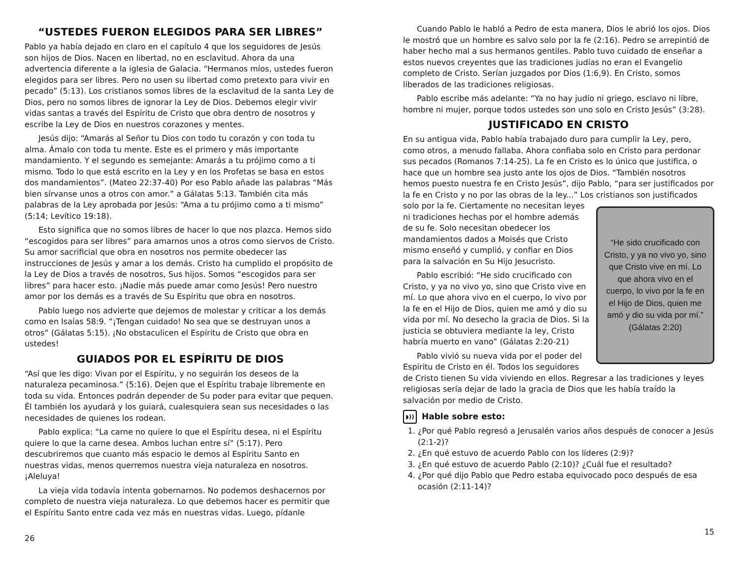“USTEDES FUERON ELEGIDOS PARA SER LIBRES”
Pablo ya había dejado en claro en el capítulo 4 que los seguidores de Jesús son hijos de Dios. Nacen en libertad, no en esclavitud. Ahora da una advertencia diferente a la iglesia de Galacia. “Hermanos míos, ustedes fueron elegidos para ser libres. Pero no usen su libertad como pretexto para vivir en pecado” (5:13). Los cristianos somos libres de la esclavitud de la santa Ley de Dios, pero no somos libres de ignorar la Ley de Dios. Debemos elegir vivir vidas santas a través del Espíritu de Cristo que obra dentro de nosotros y escribe la Ley de Dios en nuestros corazones y mentes.
Jesús dijo: “Amarás al Señor tu Dios con todo tu corazón y con toda tu alma. Ámalo con toda tu mente. Este es el primero y más importante mandamiento. Y el segundo es semejante: Amarás a tu prójimo como a ti mismo. Todo lo que está escrito en la Ley y en los Profetas se basa en estos dos mandamientos”. (Mateo 22:37-40) Por eso Pablo añade las palabras “Más bien sírvanse unos a otros con amor.” a Gálatas 5:13. También cita más palabras de la Ley aprobada por Jesús: “Ama a tu prójimo como a ti mismo” (5:14; Levítico 19:18).
Esto significa que no somos libres de hacer lo que nos plazca. Hemos sido “escogidos para ser libres” para amarnos unos a otros como siervos de Cristo. Su amor sacrificial que obra en nosotros nos permite obedecer las instrucciones de Jesús y amar a los demás. Cristo ha cumplido el propósito de la Ley de Dios a través de nosotros, Sus hijos. Somos “escogidos para ser libres” para hacer esto. ¡Nadie más puede amar como Jesús! Pero nuestro amor por los demás es a través de Su Espíritu que obra en nosotros.
Pablo luego nos advierte que dejemos de molestar y criticar a los demás como en Isaías 58:9. “¡Tengan cuidado! No sea que se destruyan unos a otros” (Gálatas 5:15). ¡No obstaculicen el Espíritu de Cristo que obra en ustedes!
GUIADOS POR EL ESPÍRITU DE DIOS
“Así que les digo: Vivan por el Espíritu, y no seguirán los deseos de la naturaleza pecaminosa.” (5:16). Dejen que el Espíritu trabaje libremente en toda su vida. Entonces podrán depender de Su poder para evitar que pequen. Él también los ayudará y los guiará, cualesquiera sean sus necesidades o las necesidades de quienes los rodean.
Pablo explica: “La carne no quiere lo que el Espíritu desea, ni el Espíritu quiere lo que la carne desea. Ambos luchan entre sí” (5:17). Pero descubriremos que cuanto más espacio le demos al Espíritu Santo en nuestras vidas, menos querremos nuestra vieja naturaleza en nosotros. ¡Aleluya!
La vieja vida todavía intenta gobernarnos. No podemos deshacernos por completo de nuestra vieja naturaleza. Lo que debemos hacer es permitir que el Espíritu Santo entre cada vez más en nuestras vidas. Luego, pídanle
26
Cuando Pablo le habló a Pedro de esta manera, Dios le abrió los ojos. Dios le mostró que un hombre es salvo solo por la fe (2:16). Pedro se arrepintió de haber hecho mal a sus hermanos gentiles. Pablo tuvo cuidado de enseñar a estos nuevos creyentes que las tradiciones judías no eran el Evangelio completo de Cristo. Serían juzgados por Dios (1:6,9). En Cristo, somos liberados de las tradiciones religiosas.
Pablo escribe más adelante: “Ya no hay judío ni griego, esclavo ni libre, hombre ni mujer, porque todos ustedes son uno solo en Cristo Jesús” (3:28).
JUSTIFICADO EN CRISTO
En su antigua vida, Pablo había trabajado duro para cumplir la Ley, pero, como otros, a menudo fallaba. Ahora confiaba solo en Cristo para perdonar sus pecados (Romanos 7:14-25). La fe en Cristo es lo único que justifica, o hace que un hombre sea justo ante los ojos de Dios. “También nosotros hemos puesto nuestra fe en Cristo Jesús”, dijo Pablo, “para ser justificados por la fe en Cristo y no por las obras de la ley...” Los cristianos son
“He sido crucificado con Cristo, y ya no vivo yo, sino que Cristo vive en mí. Lo que ahora vivo en el cuerpo, lo vivo por la fe en el Hijo de Dios, quien me amó y dio su vida por mí.” (Gálatas 2:20)
justificados solo por la fe. Ciertamente no necesitan leyes ni tradiciones hechas por el hombre además de su fe. Solo necesitan obedecer los mandamientos dados a Moisés que Cristo mismo enseñó y cumplió, y confiar en Dios para la salvación en Su Hijo Jesucristo.
Pablo escribió: “He sido crucificado con Cristo, y ya no vivo yo, sino que Cristo vive en mí. Lo que ahora vivo en el cuerpo, lo vivo por la fe en el Hijo de Dios, quien me amó y dio su vida por mí. No desecho la gracia de Dios. Si la justicia se obtuviera mediante la ley, Cristo habría muerto en vano” (Gálatas 2:20-21)
Pablo vivió su nueva vida por el poder del Espíritu de Cristo en él. Todos los seguidores de Cristo tienen Su vida viviendo en ellos. Regresar a las tradiciones y leyes religiosas sería dejar de lado la gracia de Dios que les había traído la salvación por medio de Cristo.
◗)) Hable sobre esto:
1. ¿Por qué Pablo regresó a Jerusalén varios años después de conocer a Jesús (2:1-2)?
2. ¿En qué estuvo de acuerdo Pablo con los líderes (2:9)?
3. ¿En qué estuvo de acuerdo Pablo (2:10)? ¿Cuál fue el resultado?
4. ¿Por qué dijo Pablo que Pedro estaba equivocado poco después de esa ocasión (2:11-14)?
15